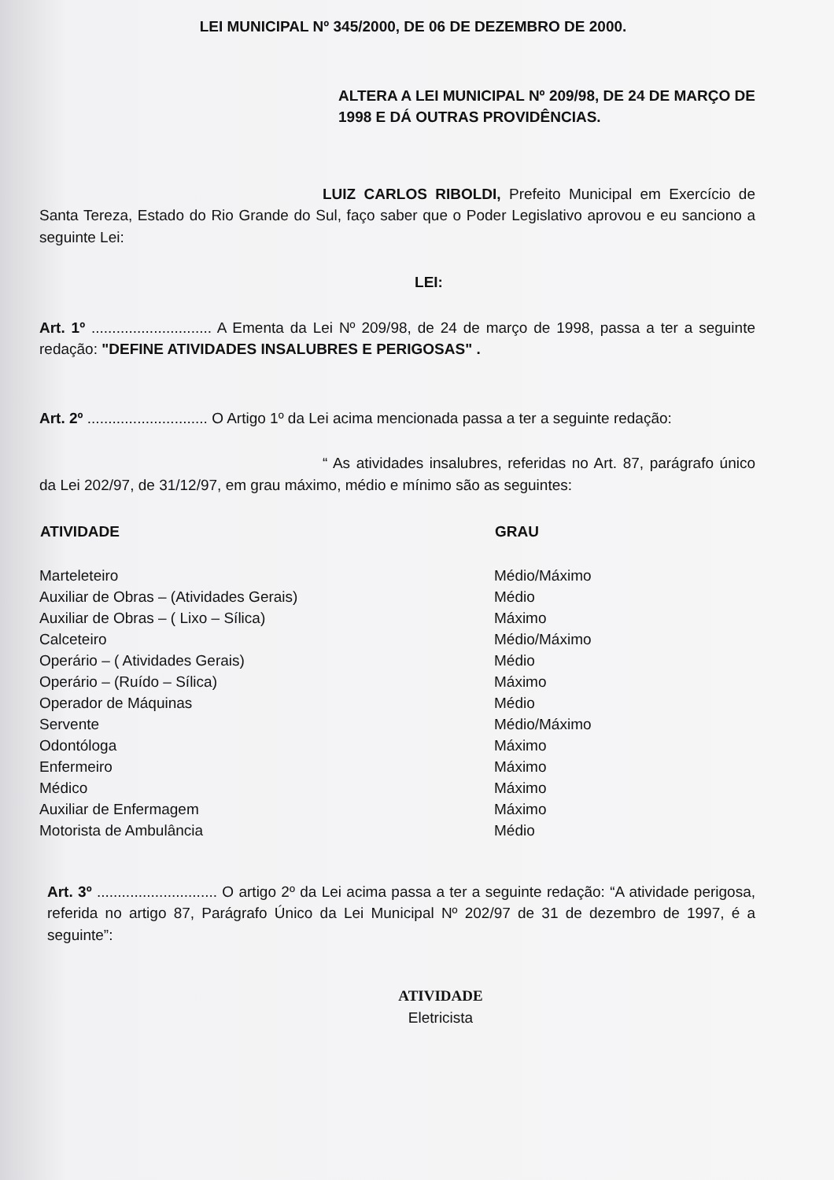LEI MUNICIPAL Nº 345/2000, DE 06 DE DEZEMBRO DE 2000.
ALTERA A LEI MUNICIPAL Nº 209/98, DE 24 DE MARÇO DE 1998 E DÁ OUTRAS PROVIDÊNCIAS.
LUIZ CARLOS RIBOLDI, Prefeito Municipal em Exercício de Santa Tereza, Estado do Rio Grande do Sul, faço saber que o Poder Legislativo aprovou e eu sanciono a seguinte Lei:
LEI:
Art. 1º ............................. A Ementa da Lei Nº 209/98, de 24 de março de 1998, passa a ter a seguinte redação: "DEFINE ATIVIDADES INSALUBRES E PERIGOSAS" .
Art. 2º ............................. O Artigo 1º da Lei acima mencionada passa a ter a seguinte redação:
“ As atividades insalubres, referidas no Art. 87, parágrafo único da Lei 202/97, de 31/12/97, em grau máximo, médio e mínimo são as seguintes:
| ATIVIDADE | GRAU |
| --- | --- |
| Marteleteiro | Médio/Máximo |
| Auxiliar de Obras – (Atividades Gerais) | Médio |
| Auxiliar de Obras – ( Lixo – Sílica) | Máximo |
| Calceteiro | Médio/Máximo |
| Operário – ( Atividades Gerais) | Médio |
| Operário – (Ruído – Sílica) | Máximo |
| Operador de Máquinas | Médio |
| Servente | Médio/Máximo |
| Odontóloga | Máximo |
| Enfermeiro | Máximo |
| Médico | Máximo |
| Auxiliar de Enfermagem | Máximo |
| Motorista de Ambulância | Médio |
Art. 3º ............................. O artigo 2º da Lei acima passa a ter a seguinte redação: “A atividade perigosa, referida no artigo 87, Parágrafo Único da Lei Municipal Nº 202/97 de 31 de dezembro de 1997, é a seguinte”:
ATIVIDADE
Eletricista